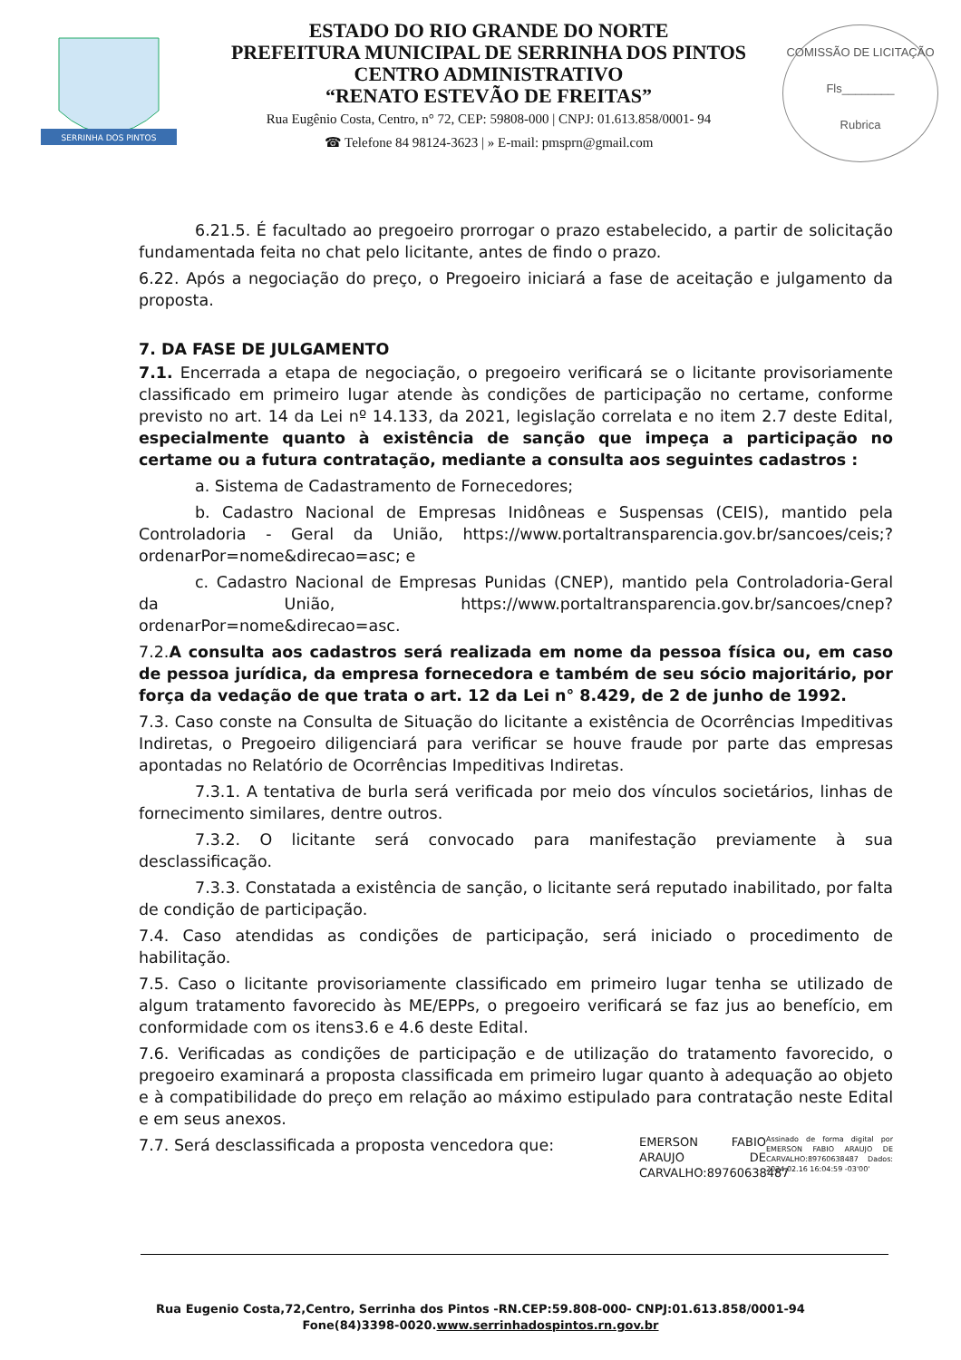SERRINHA DOS PINTOS
ESTADO DO RIO GRANDE DO NORTE
PREFEITURA MUNICIPAL DE SERRINHA DOS PINTOS
CENTRO ADMINISTRATIVO
“RENATO ESTEVÃO DE FREITAS”
Rua Eugênio Costa, Centro, n° 72, CEP: 59808-000 | CNPJ: 01.613.858/0001- 94
☎ Telefone 84 98124-3623 | » E-mail: pmsprn@gmail.com
COMISSÃO DE LICITAÇÃO
Fls________
Rubrica
6.21.5. É facultado ao pregoeiro prorrogar o prazo estabelecido, a partir de solicitação fundamentada feita no chat pelo licitante, antes de findo o prazo.
6.22. Após a negociação do preço, o Pregoeiro iniciará a fase de aceitação e julgamento da proposta.
7. DA FASE DE JULGAMENTO
7.1. Encerrada a etapa de negociação, o pregoeiro verificará se o licitante provisoriamente classificado em primeiro lugar atende às condições de participação no certame, conforme previsto no art. 14 da Lei nº 14.133, da 2021, legislação correlata e no item 2.7 deste Edital, especialmente quanto à existência de sanção que impeça a participação no certame ou a futura contratação, mediante a consulta aos seguintes cadastros :
a. Sistema de Cadastramento de Fornecedores;
b. Cadastro Nacional de Empresas Inidôneas e Suspensas (CEIS), mantido pela Controladoria - Geral da União, https://www.portaltransparencia.gov.br/sancoes/ceis;? ordenarPor=nome&direcao=asc; e
c. Cadastro Nacional de Empresas Punidas (CNEP), mantido pela Controladoria-Geral da União, https://www.portaltransparencia.gov.br/sancoes/cnep? ordenarPor=nome&direcao=asc.
7.2.A consulta aos cadastros será realizada em nome da pessoa física ou, em caso de pessoa jurídica, da empresa fornecedora e também de seu sócio majoritário, por força da vedação de que trata o art. 12 da Lei n° 8.429, de 2 de junho de 1992.
7.3. Caso conste na Consulta de Situação do licitante a existência de Ocorrências Impeditivas Indiretas, o Pregoeiro diligenciará para verificar se houve fraude por parte das empresas apontadas no Relatório de Ocorrências Impeditivas Indiretas.
7.3.1. A tentativa de burla será verificada por meio dos vínculos societários, linhas de fornecimento similares, dentre outros.
7.3.2. O licitante será convocado para manifestação previamente à sua desclassificação.
7.3.3. Constatada a existência de sanção, o licitante será reputado inabilitado, por falta de condição de participação.
7.4. Caso atendidas as condições de participação, será iniciado o procedimento de habilitação.
7.5. Caso o licitante provisoriamente classificado em primeiro lugar tenha se utilizado de algum tratamento favorecido às ME/EPPs, o pregoeiro verificará se faz jus ao benefício, em conformidade com os itens3.6 e 4.6 deste Edital.
7.6. Verificadas as condições de participação e de utilização do tratamento favorecido, o pregoeiro examinará a proposta classificada em primeiro lugar quanto à adequação ao objeto e à compatibilidade do preço em relação ao máximo estipulado para contratação neste Edital e em seus anexos.
7.7. Será desclassificada a proposta vencedora que:
EMERSON FABIO ARAUJO DE CARVALHO:89760638487
Assinado de forma digital por EMERSON FABIO ARAUJO DE CARVALHO:89760638487 Dados: 2024.02.16 16:04:59 -03'00'
Rua Eugenio Costa,72,Centro, Serrinha dos Pintos -RN.CEP:59.808-000- CNPJ:01.613.858/0001-94
Fone(84)3398-0020.www.serrinhadospintos.rn.gov.br